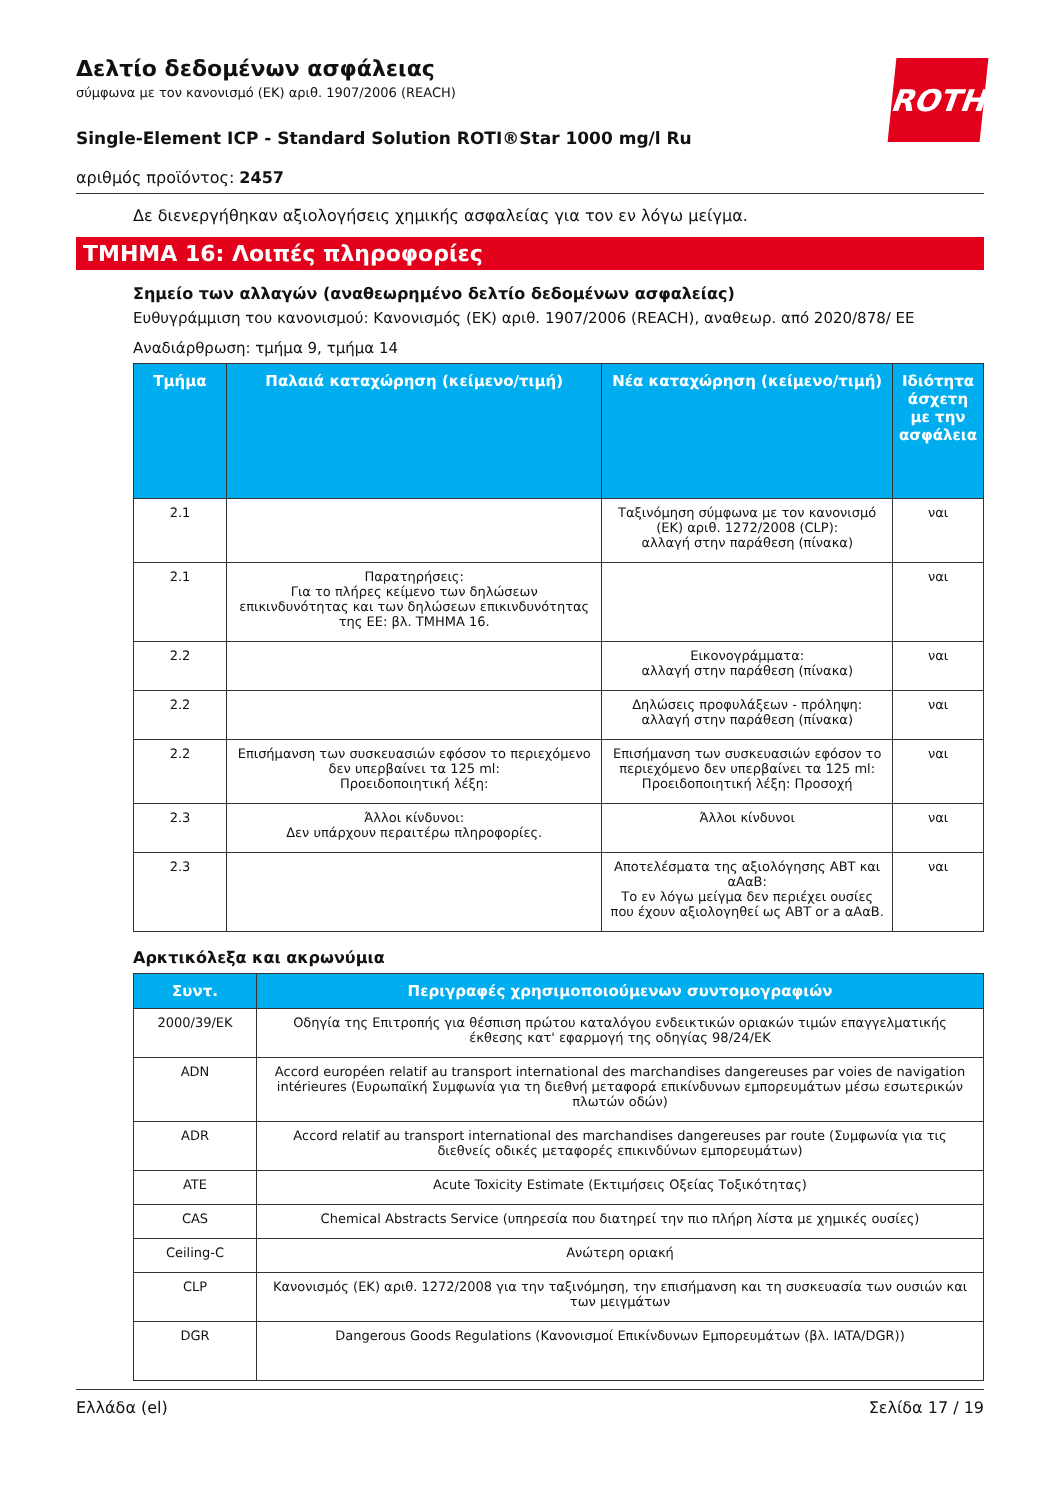ROTH
Δελτίο δεδομένων ασφάλειας
σύμφωνα με τον κανονισμό (ΕΚ) αριθ. 1907/2006 (REACH)
Single-Element ICP - Standard Solution ROTI®Star 1000 mg/l Ru
αριθμός προϊόντος: 2457
Δε διενεργήθηκαν αξιολογήσεις χημικής ασφαλείας για τον εν λόγω μείγμα.
ΤΜΗΜΑ 16: Λοιπές πληροφορίες
Σημείο των αλλαγών (αναθεωρημένο δελτίο δεδομένων ασφαλείας)
Ευθυγράμμιση του κανονισμού: Κανονισμός (ΕΚ) αριθ. 1907/2006 (REACH), αναθεωρ. από 2020/878/ ΕΕ
Αναδιάρθρωση: τμήμα 9, τμήμα 14
| Τμήμα | Παλαιά καταχώρηση (κείμενο/τιμή) | Νέα καταχώρηση (κείμενο/τιμή) | Ιδιότητα άσχετη με την ασφάλεια |
| --- | --- | --- | --- |
| 2.1 | | Ταξινόμηση σύμφωνα με τον κανονισμό (ΕΚ) αριθ. 1272/2008 (CLP): αλλαγή στην παράθεση (πίνακα) | ναι |
| 2.1 | Παρατηρήσεις: Για το πλήρες κείμενο των δηλώσεων επικινδυνότητας και των δηλώσεων επικινδυνότητας της ΕΕ: βλ. ΤΜΗΜΑ 16. | | ναι |
| 2.2 | | Εικονογράμματα: αλλαγή στην παράθεση (πίνακα) | ναι |
| 2.2 | | Δηλώσεις προφυλάξεων - πρόληψη: αλλαγή στην παράθεση (πίνακα) | ναι |
| 2.2 | Επισήμανση των συσκευασιών εφόσον το περιεχόμενο δεν υπερβαίνει τα 125 ml: Προειδοποιητική λέξη: | Επισήμανση των συσκευασιών εφόσον το περιεχόμενο δεν υπερβαίνει τα 125 ml: Προειδοποιητική λέξη: Προσοχή | ναι |
| 2.3 | Άλλοι κίνδυνοι: Δεν υπάρχουν περαιτέρω πληροφορίες. | Άλλοι κίνδυνοι | ναι |
| 2.3 | | Αποτελέσματα της αξιολόγησης ΑΒΤ και αΑαΒ: Το εν λόγω μείγμα δεν περιέχει ουσίες που έχουν αξιολογηθεί ως ΑΒΤ or a αΑαΒ. | ναι |
Αρκτικόλεξα και ακρωνύμια
| Συντ. | Περιγραφές χρησιμοποιούμενων συντομογραφιών |
| --- | --- |
| 2000/39/EK | Οδηγία της Επιτροπής για θέσπιση πρώτου καταλόγου ενδεικτικών οριακών τιμών επαγγελματικής έκθεσης κατ' εφαρμογή της οδηγίας 98/24/ΕΚ |
| ADN | Accord européen relatif au transport international des marchandises dangereuses par voies de navigation intérieures (Ευρωπαϊκή Συμφωνία για τη διεθνή μεταφορά επικίνδυνων εμπορευμάτων μέσω εσωτερικών πλωτών οδών) |
| ADR | Accord relatif au transport international des marchandises dangereuses par route (Συμφωνία για τις διεθνείς οδικές μεταφορές επικινδύνων εμπορευμάτων) |
| ATE | Acute Toxicity Estimate (Εκτιμήσεις Οξείας Τοξικότητας) |
| CAS | Chemical Abstracts Service (υπηρεσία που διατηρεί την πιο πλήρη λίστα με χημικές ουσίες) |
| Ceiling-C | Ανώτερη οριακή |
| CLP | Κανονισμός (ΕΚ) αριθ. 1272/2008 για την ταξινόμηση, την επισήμανση και τη συσκευασία των ουσιών και των μειγμάτων |
| DGR | Dangerous Goods Regulations (Κανονισμοί Επικίνδυνων Εμπορευμάτων (βλ. IATA/DGR)) |
Ελλάδα (el) Σελίδα 17 / 19